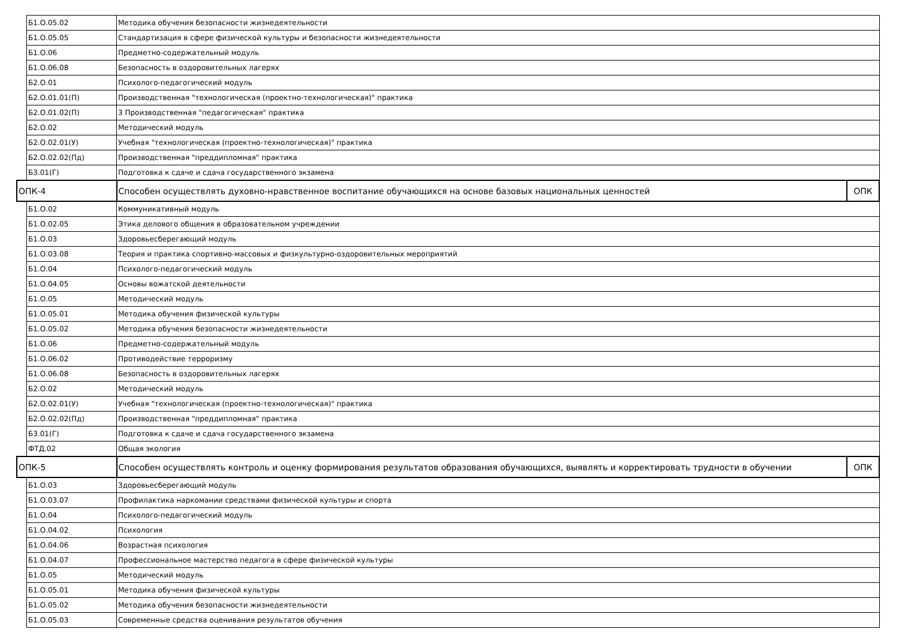| | Б1.О.05.02 | Методика обучения безопасности жизнедеятельности | |
| | Б1.О.05.05 | Стандартизация в сфере физической культуры и безопасности жизнедеятельности | |
| | Б1.О.06 | Предметно-содержательный модуль | |
| | Б1.О.06.08 | Безопасность в оздоровительных лагерях | |
| | Б2.О.01 | Психолого-педагогический модуль | |
| | Б2.О.01.01(П) | Производственная "технологическая (проектно-технологическая)" практика | |
| | Б2.О.01.02(П) | 3 Производственная "педагогическая" практика | |
| | Б2.О.02 | Методический модуль | |
| | Б2.О.02.01(У) | Учебная "технологическая (проектно-технологическая)" практика | |
| | Б2.О.02.02(Пд) | Производственная "преддипломная" практика | |
| | Б3.01(Г) | Подготовка к сдаче и сдача государственного экзамена | |
| ОПК-4 | | Способен осуществлять духовно-нравственное воспитание обучающихся на основе базовых национальных ценностей | ОПК |
| | Б1.О.02 | Коммуникативный модуль | |
| | Б1.О.02.05 | Этика делового общения в образовательном учреждении | |
| | Б1.О.03 | Здоровьесберегающий модуль | |
| | Б1.О.03.08 | Теория и практика спортивно-массовых и физкультурно-оздоровительных мероприятий | |
| | Б1.О.04 | Психолого-педагогический модуль | |
| | Б1.О.04.05 | Основы вожатской деятельности | |
| | Б1.О.05 | Методический модуль | |
| | Б1.О.05.01 | Методика обучения физической культуры | |
| | Б1.О.05.02 | Методика обучения безопасности жизнедеятельности | |
| | Б1.О.06 | Предметно-содержательный модуль | |
| | Б1.О.06.02 | Противодействие терроризму | |
| | Б1.О.06.08 | Безопасность в оздоровительных лагерях | |
| | Б2.О.02 | Методический модуль | |
| | Б2.О.02.01(У) | Учебная "технологическая (проектно-технологическая)" практика | |
| | Б2.О.02.02(Пд) | Производственная "преддипломная" практика | |
| | Б3.01(Г) | Подготовка к сдаче и сдача государственного экзамена | |
| | ФТД.02 | Общая экология | |
| ОПК-5 | | Способен осуществлять контроль и оценку формирования результатов образования обучающихся, выявлять и корректировать трудности в обучении | ОПК |
| | Б1.О.03 | Здоровьесберегающий модуль | |
| | Б1.О.03.07 | Профилактика наркомании средствами физической культуры и спорта | |
| | Б1.О.04 | Психолого-педагогический модуль | |
| | Б1.О.04.02 | Психология | |
| | Б1.О.04.06 | Возрастная психология | |
| | Б1.О.04.07 | Профессиональное мастерство педагога в сфере физической культуры | |
| | Б1.О.05 | Методический модуль | |
| | Б1.О.05.01 | Методика обучения физической культуры | |
| | Б1.О.05.02 | Методика обучения безопасности жизнедеятельности | |
| | Б1.О.05.03 | Современные средства оценивания результатов обучения | |